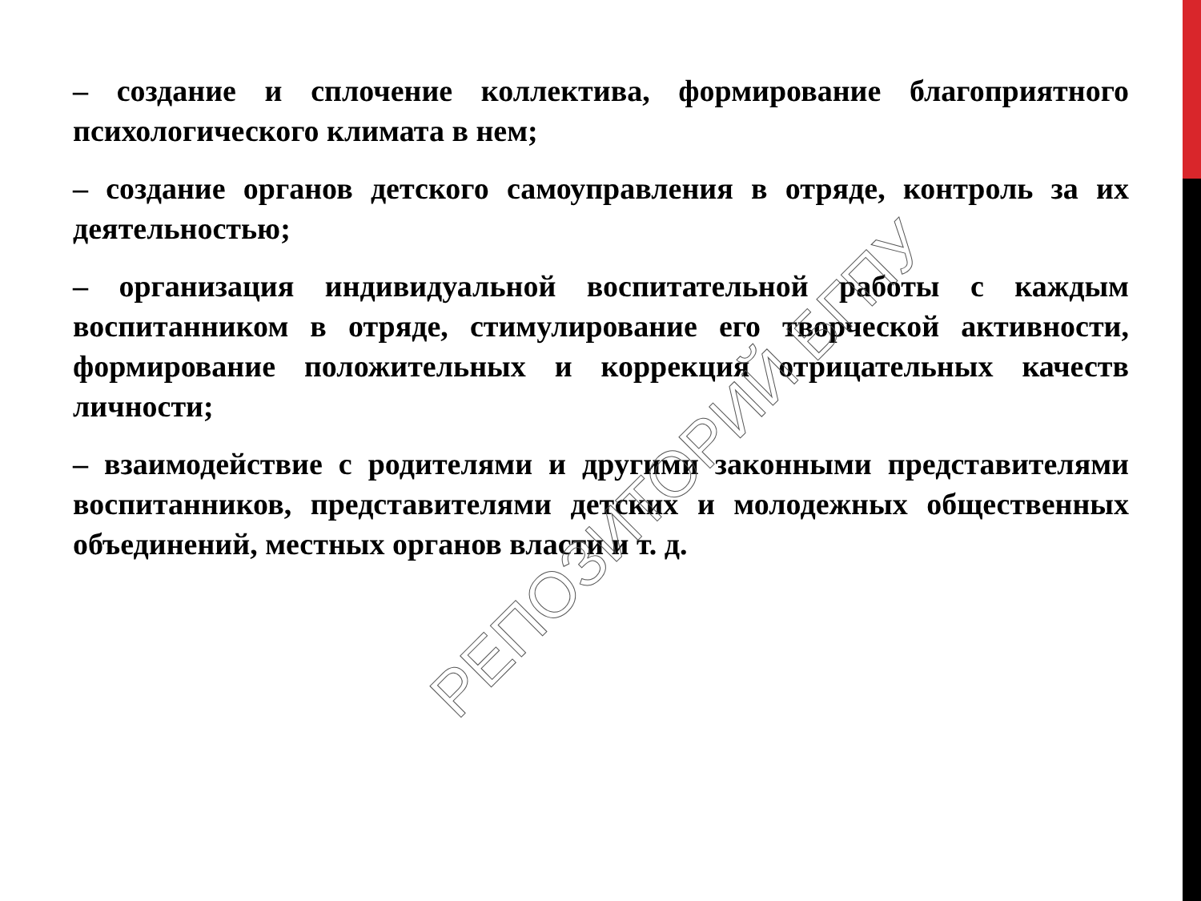– создание и сплочение коллектива, формирование благоприятного психологического климата в нем;
– создание органов детского самоуправления в отряде, контроль за их деятельностью;
– организация индивидуальной воспитательной работы с каждым воспитанником в отряде, стимулирование его творческой активности, формирование положительных и коррекция отрицательных качеств личности;
– взаимодействие с родителями и другими законными представителями воспитанников, представителями детских и молодежных общественных объединений, местных органов власти и т. д.
РЕПОЗИТОРИЙ БГПУ